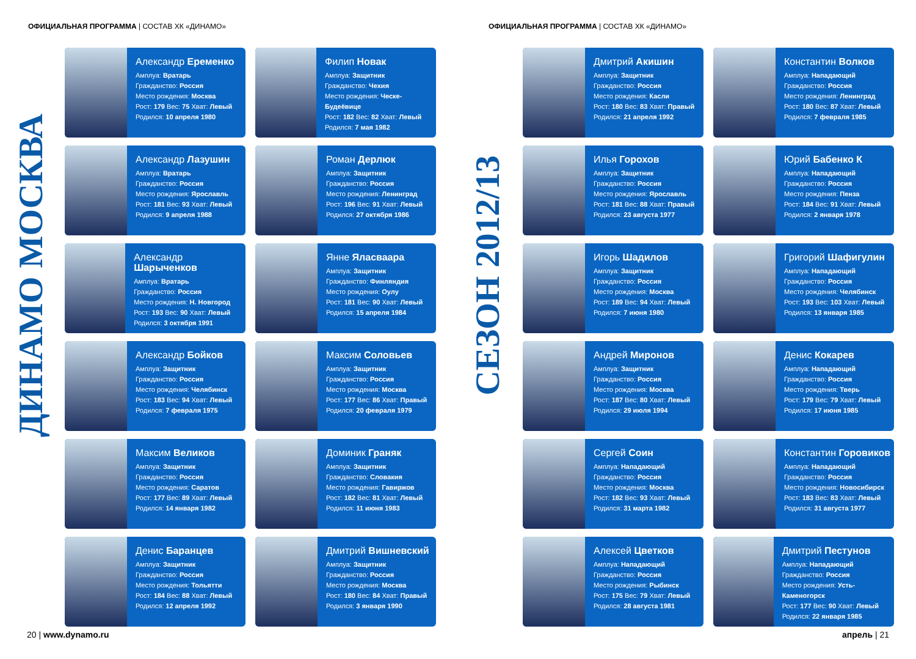ОФИЦИАЛЬНАЯ ПРОГРАММА | СОСТАВ ХК «ДИНАМО»
ДИНАМО МОСКВА
Александр Еременко
Амплуа: Вратарь
Гражданство: Россия
Место рождения: Москва
Рост: 179 Вес: 75 Хват: Левый
Родился: 10 апреля 1980
Филип Новак
Амплуа: Защитник
Гражданство: Чехия
Место рождения: Ческе-Будеёвице
Рост: 182 Вес: 82 Хват: Левый
Родился: 7 мая 1982
Александр Лазушин
Амплуа: Вратарь
Гражданство: Россия
Место рождения: Ярославль
Рост: 181 Вес: 93 Хват: Левый
Родился: 9 апреля 1988
Роман Дерлюк
Амплуа: Защитник
Гражданство: Россия
Место рождения: Ленинград
Рост: 196 Вес: 91 Хват: Левый
Родился: 27 октября 1986
Александр Шарыченков
Амплуа: Вратарь
Гражданство: Россия
Место рождения: Н. Новгород
Рост: 193 Вес: 90 Хват: Левый
Родился: 3 октября 1991
Янне Яласваара
Амплуа: Защитник
Гражданство: Финляндия
Место рождения: Оулу
Рост: 181 Вес: 90 Хват: Левый
Родился: 15 апреля 1984
Александр Бойков
Амплуа: Защитник
Гражданство: Россия
Место рождения: Челябинск
Рост: 183 Вес: 94 Хват: Левый
Родился: 7 февраля 1975
Максим Соловьев
Амплуа: Защитник
Гражданство: Россия
Место рождения: Москва
Рост: 177 Вес: 86 Хват: Правый
Родился: 20 февраля 1979
Максим Великов
Амплуа: Защитник
Гражданство: Россия
Место рождения: Саратов
Рост: 177 Вес: 89 Хват: Левый
Родился: 14 января 1982
Доминик Граняк
Амплуа: Защитник
Гражданство: Словакия
Место рождения: Гавиржов
Рост: 182 Вес: 81 Хват: Левый
Родился: 11 июня 1983
Денис Баранцев
Амплуа: Защитник
Гражданство: Россия
Место рождения: Тольятти
Рост: 184 Вес: 88 Хват: Левый
Родился: 12 апреля 1992
Дмитрий Вишневский
Амплуа: Защитник
Гражданство: Россия
Место рождения: Москва
Рост: 180 Вес: 84 Хват: Правый
Родился: 3 января 1990
20 | www.dynamo.ru
ОФИЦИАЛЬНАЯ ПРОГРАММА | СОСТАВ ХК «ДИНАМО»
СЕЗОН 2012/13
Дмитрий Акишин
Амплуа: Защитник
Гражданство: Россия
Место рождения: Касли
Рост: 180 Вес: 83 Хват: Правый
Родился: 21 апреля 1992
Константин Волков
Амплуа: Нападающий
Гражданство: Россия
Место рождения: Ленинград
Рост: 180 Вес: 87 Хват: Левый
Родился: 7 февраля 1985
Илья Горохов
Амплуа: Защитник
Гражданство: Россия
Место рождения: Ярославль
Рост: 181 Вес: 88 Хват: Правый
Родился: 23 августа 1977
Юрий Бабенко К
Амплуа: Нападающий
Гражданство: Россия
Место рождения: Пенза
Рост: 184 Вес: 91 Хват: Левый
Родился: 2 января 1978
Игорь Шадилов
Амплуа: Защитник
Гражданство: Россия
Место рождения: Москва
Рост: 189 Вес: 94 Хват: Левый
Родился: 7 июня 1980
Григорий Шафигулин
Амплуа: Нападающий
Гражданство: Россия
Место рождения: Челябинск
Рост: 193 Вес: 103 Хват: Левый
Родился: 13 января 1985
Андрей Миронов
Амплуа: Защитник
Гражданство: Россия
Место рождения: Москва
Рост: 187 Вес: 80 Хват: Левый
Родился: 29 июля 1994
Денис Кокарев
Амплуа: Нападающий
Гражданство: Россия
Место рождения: Тверь
Рост: 179 Вес: 79 Хват: Левый
Родился: 17 июня 1985
Сергей Соин
Амплуа: Нападающий
Гражданство: Россия
Место рождения: Москва
Рост: 182 Вес: 93 Хват: Левый
Родился: 31 марта 1982
Константин Горовиков
Амплуа: Нападающий
Гражданство: Россия
Место рождения: Новосибирск
Рост: 183 Вес: 83 Хват: Левый
Родился: 31 августа 1977
Алексей Цветков
Амплуа: Нападающий
Гражданство: Россия
Место рождения: Рыбинск
Рост: 175 Вес: 79 Хват: Левый
Родился: 28 августа 1981
Дмитрий Пестунов
Амплуа: Нападающий
Гражданство: Россия
Место рождения: Усть-Каменогорск
Рост: 177 Вес: 90 Хват: Левый
Родился: 22 января 1985
апрель | 21